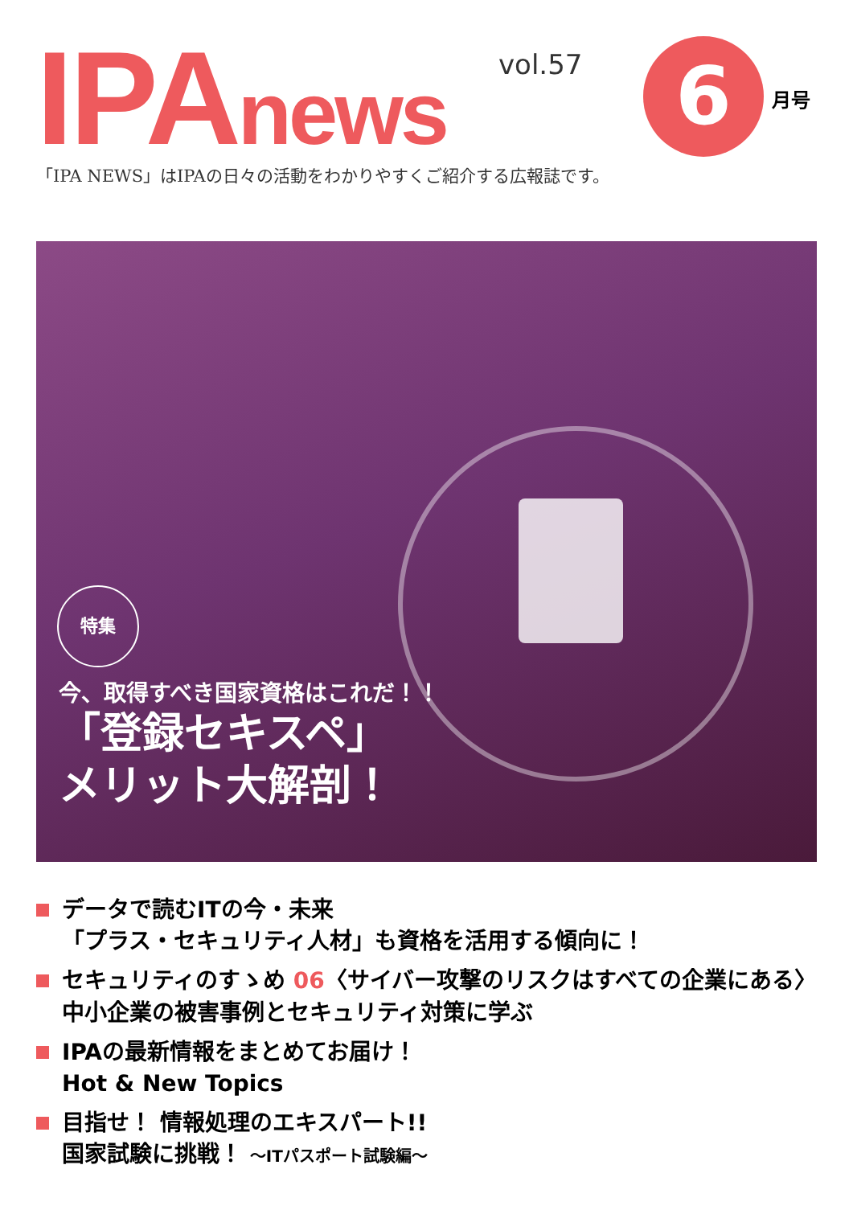IPAnews vol.57 6 月号
「IPA NEWS」はIPAの日々の活動をわかりやすくご紹介する広報誌です。
特集
今、取得すべき国家資格はこれだ！！
「登録セキスペ」
メリット大解剖！
データで読むITの今・未来
「プラス・セキュリティ人材」も資格を活用する傾向に！
セキュリティのすゝめ 06〈サイバー攻撃のリスクはすべての企業にある〉
中小企業の被害事例とセキュリティ対策に学ぶ
IPAの最新情報をまとめてお届け！
Hot & New Topics
目指せ！ 情報処理のエキスパート!!
国家試験に挑戦！ ～ITパスポート試験編～